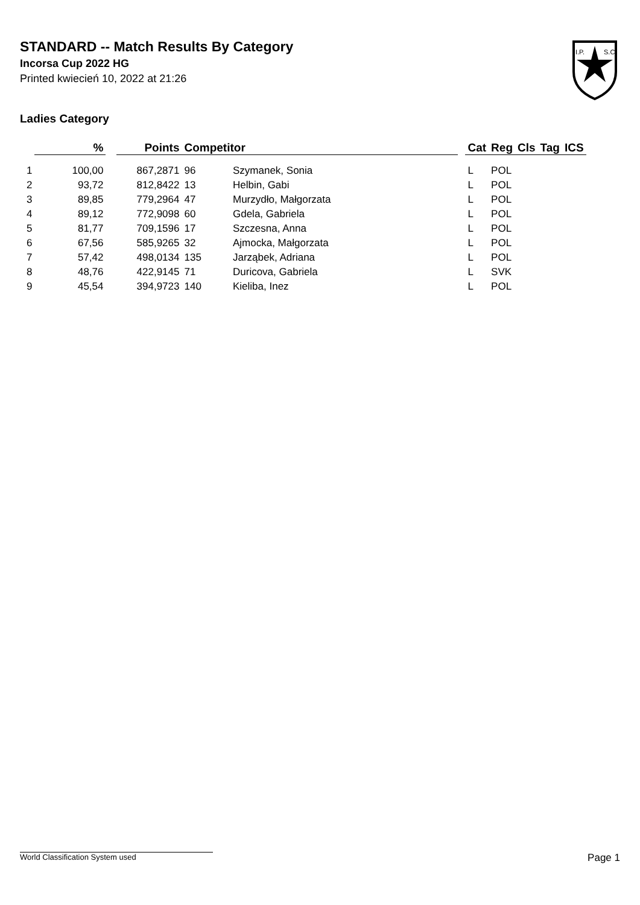STANDARD -- Match Results By Category
Incorsa Cup 2022 HG
Printed kwiecień 10, 2022 at 21:26
I.P.
S.C.
Ladies Category
| | % | | Points | Competitor | | | Cat | Reg | Cls | Tag | ICS |
| --- | --- | --- | --- | --- | --- | --- | --- | --- | --- | --- | --- |
| 1 | 100,00 | | 867,2871 | 96 | Szymanek, Sonia | | L | POL | | | |
| 2 | 93,72 | | 812,8422 | 13 | Helbin, Gabi | | L | POL | | | |
| 3 | 89,85 | | 779,2964 | 47 | Murzydło, Małgorzata | | L | POL | | | |
| 4 | 89,12 | | 772,9098 | 60 | Gdela, Gabriela | | L | POL | | | |
| 5 | 81,77 | | 709,1596 | 17 | Szczesna, Anna | | L | POL | | | |
| 6 | 67,56 | | 585,9265 | 32 | Ajmocka, Małgorzata | | L | POL | | | |
| 7 | 57,42 | | 498,0134 | 135 | Jarząbek, Adriana | | L | POL | | | |
| 8 | 48,76 | | 422,9145 | 71 | Duricova, Gabriela | | L | SVK | | | |
| 9 | 45,54 | | 394,9723 | 140 | Kieliba, Inez | | L | POL | | | |
World Classification System used Page 1